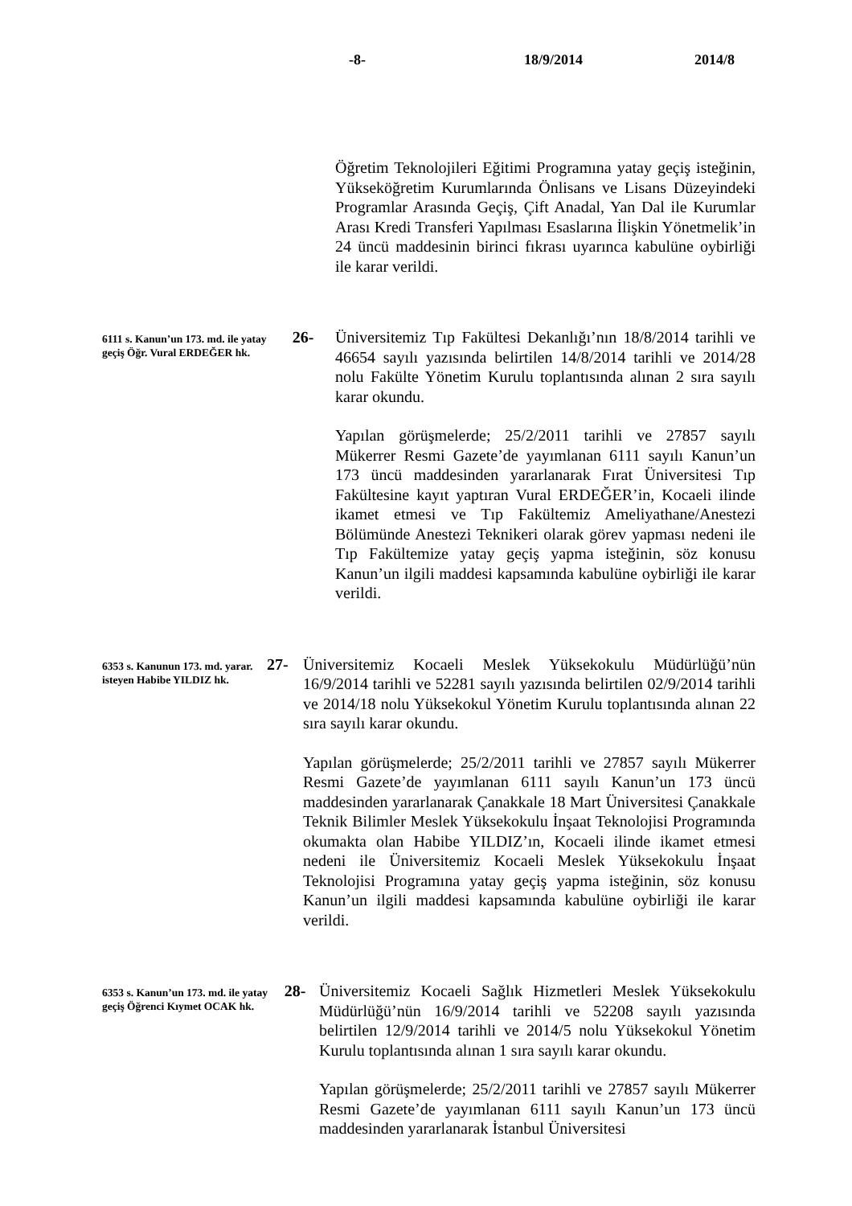-8- 18/9/2014 2014/8
Öğretim Teknolojileri Eğitimi Programına yatay geçiş isteğinin, Yükseköğretim Kurumlarında Önlisans ve Lisans Düzeyindeki Programlar Arasında Geçiş, Çift Anadal, Yan Dal ile Kurumlar Arası Kredi Transferi Yapılması Esaslarına İlişkin Yönetmelik’in 24 üncü maddesinin birinci fıkrası uyarınca kabulüne oybirliği ile karar verildi.
6111 s. Kanun’un 173. md. ile yatay geçiş Öğr. Vural ERDEĞER hk.
26-
Üniversitemiz Tıp Fakültesi Dekanlığı’nın 18/8/2014 tarihli ve 46654 sayılı yazısında belirtilen 14/8/2014 tarihli ve 2014/28 nolu Fakülte Yönetim Kurulu toplantısında alınan 2 sıra sayılı karar okundu.
Yapılan görüşmelerde; 25/2/2011 tarihli ve 27857 sayılı Mükerrer Resmi Gazete’de yayımlanan 6111 sayılı Kanun’un 173 üncü maddesinden yararlanarak Fırat Üniversitesi Tıp Fakültesine kayıt yaptıran Vural ERDEĞER’in, Kocaeli ilinde ikamet etmesi ve Tıp Fakültemiz Ameliyathane/Anestezi Bölümünde Anestezi Teknikeri olarak görev yapması nedeni ile Tıp Fakültemize yatay geçiş yapma isteğinin, söz konusu Kanun’un ilgili maddesi kapsamında kabulüne oybirliği ile karar verildi.
6353 s. Kanunun 173. md. yarar. isteyen Habibe YILDIZ hk.
27-
Üniversitemiz Kocaeli Meslek Yüksekokulu Müdürlüğü’nün 16/9/2014 tarihli ve 52281 sayılı yazısında belirtilen 02/9/2014 tarihli ve 2014/18 nolu Yüksekokul Yönetim Kurulu toplantısında alınan 22 sıra sayılı karar okundu.
Yapılan görüşmelerde; 25/2/2011 tarihli ve 27857 sayılı Mükerrer Resmi Gazete’de yayımlanan 6111 sayılı Kanun’un 173 üncü maddesinden yararlanarak Çanakkale 18 Mart Üniversitesi Çanakkale Teknik Bilimler Meslek Yüksekokulu İnşaat Teknolojisi Programında okumakta olan Habibe YILDIZ’ın, Kocaeli ilinde ikamet etmesi nedeni ile Üniversitemiz Kocaeli Meslek Yüksekokulu İnşaat Teknolojisi Programına yatay geçiş yapma isteğinin, söz konusu Kanun’un ilgili maddesi kapsamında kabulüne oybirliği ile karar verildi.
6353 s. Kanun’un 173. md. ile yatay geçiş Öğrenci Kıymet OCAK hk.
28-
Üniversitemiz Kocaeli Sağlık Hizmetleri Meslek Yüksekokulu Müdürlüğü’nün 16/9/2014 tarihli ve 52208 sayılı yazısında belirtilen 12/9/2014 tarihli ve 2014/5 nolu Yüksekokul Yönetim Kurulu toplantısında alınan 1 sıra sayılı karar okundu.
Yapılan görüşmelerde; 25/2/2011 tarihli ve 27857 sayılı Mükerrer Resmi Gazete’de yayımlanan 6111 sayılı Kanun’un 173 üncü maddesinden yararlanarak İstanbul Üniversitesi